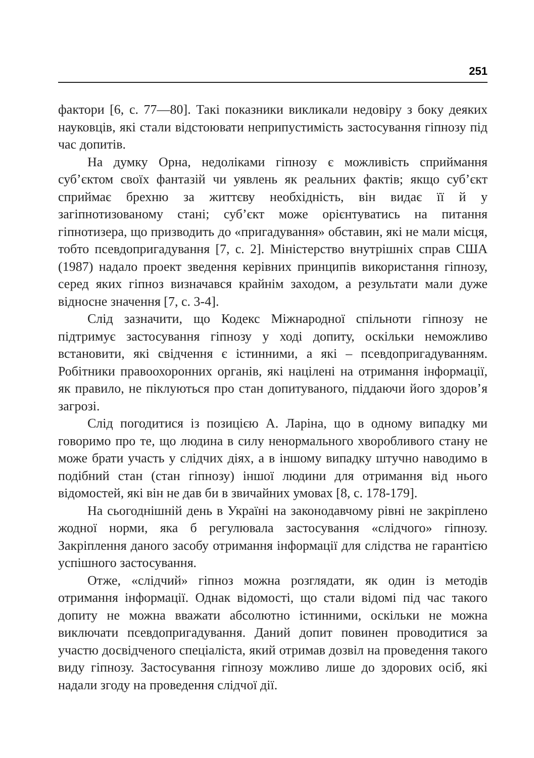251
фактори [6, с. 77—80]. Такі показники викликали недовіру з боку деяких науковців, які стали відстоювати неприпустимість застосування гіпнозу під час допитів.
На думку Орна, недоліками гіпнозу є можливість сприймання суб’єктом своїх фантазій чи уявлень як реальних фактів; якщо суб’єкт сприймає брехню за життєву необхідність, він видає її й у загіпнотизованому стані; суб’єкт може орієнтуватись на питання гіпнотизера, що призводить до «пригадування» обставин, які не мали місця, тобто псевдопригадування [7, с. 2]. Міністерство внутрішніх справ США (1987) надало проект зведення керівних принципів використання гіпнозу, серед яких гіпноз визначався крайнім заходом, а результати мали дуже відносне значення [7, с. 3-4].
Слід зазначити, що Кодекс Міжнародної спільноти гіпнозу не підтримує застосування гіпнозу у ході допиту, оскільки неможливо встановити, які свідчення є істинними, а які – псевдопригадуванням. Робітники правоохоронних органів, які націлені на отримання інформації, як правило, не піклуються про стан допитуваного, піддаючи його здоров’я загрозі.
Слід погодитися із позицією А. Ларіна, що в одному випадку ми говоримо про те, що людина в силу ненормального хворобливого стану не може брати участь у слідчих діях, а в іншому випадку штучно наводимо в подібний стан (стан гіпнозу) іншої людини для отримання від нього відомостей, які він не дав би в звичайних умовах [8, с. 178-179].
На сьогоднішній день в Україні на законодавчому рівні не закріплено жодної норми, яка б регулювала застосування «слідчого» гіпнозу. Закріплення даного засобу отримання інформації для слідства не гарантією успішного застосування.
Отже, «слідчий» гіпноз можна розглядати, як один із методів отримання інформації. Однак відомості, що стали відомі під час такого допиту не можна вважати абсолютно істинними, оскільки не можна виключати псевдопригадування. Даний допит повинен проводитися за участю досвідченого спеціаліста, який отримав дозвіл на проведення такого виду гіпнозу. Застосування гіпнозу можливо лише до здорових осіб, які надали згоду на проведення слідчої дії.